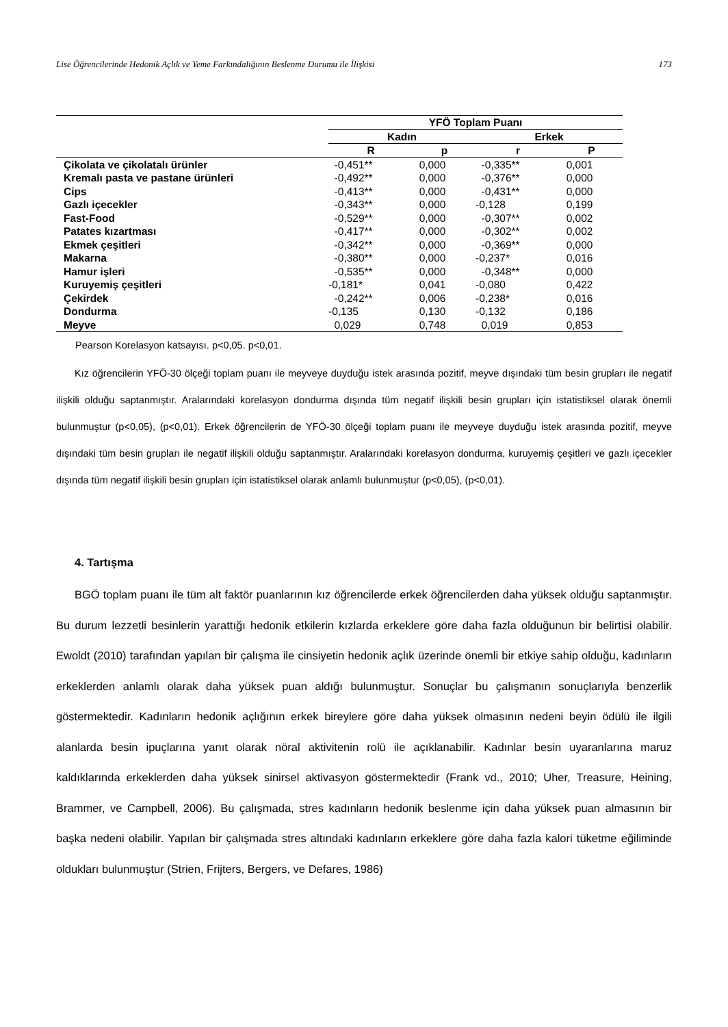Lise Öğrencilerinde Hedonik Açlık ve Yeme Farkındalığının Beslenme Durumu ile İlişkisi 173
| | YFÖ Toplam Puanı | | | |
| | Kadın | | Erkek | |
| | R | p | r | P |
| Çikolata ve çikolatalı ürünler | -0,451** | 0,000 | -0,335** | 0,001 |
| Kremalı pasta ve pastane ürünleri | -0,492** | 0,000 | -0,376** | 0,000 |
| Cips | -0,413** | 0,000 | -0,431** | 0,000 |
| Gazlı içecekler | -0,343** | 0,000 | -0,128 | 0,199 |
| Fast-Food | -0,529** | 0,000 | -0,307** | 0,002 |
| Patates kızartması | -0,417** | 0,000 | -0,302** | 0,002 |
| Ekmek çeşitleri | -0,342** | 0,000 | -0,369** | 0,000 |
| Makarna | -0,380** | 0,000 | -0,237* | 0,016 |
| Hamur işleri | -0,535** | 0,000 | -0,348** | 0,000 |
| Kuruyemiş çeşitleri | -0,181* | 0,041 | -0,080 | 0,422 |
| Çekirdek | -0,242** | 0,006 | -0,238* | 0,016 |
| Dondurma | -0,135 | 0,130 | -0,132 | 0,186 |
| Meyve | 0,029 | 0,748 | 0,019 | 0,853 |
Pearson Korelasyon katsayısı. p<0,05. p<0,01.
Kız öğrencilerin YFÖ-30 ölçeği toplam puanı ile meyveye duyduğu istek arasında pozitif, meyve dışındaki tüm besin grupları ile negatif ilişkili olduğu saptanmıştır. Aralarındaki korelasyon dondurma dışında tüm negatif ilişkili besin grupları için istatistiksel olarak önemli bulunmuştur (p<0,05), (p<0,01). Erkek öğrencilerin de YFÖ-30 ölçeği toplam puanı ile meyveye duyduğu istek arasında pozitif, meyve dışındaki tüm besin grupları ile negatif ilişkili olduğu saptanmıştır. Aralarındaki korelasyon dondurma, kuruyemiş çeşitleri ve gazlı içecekler dışında tüm negatif ilişkili besin grupları için istatistiksel olarak anlamlı bulunmuştur (p<0,05), (p<0,01).
4. Tartışma
BGÖ toplam puanı ile tüm alt faktör puanlarının kız öğrencilerde erkek öğrencilerden daha yüksek olduğu saptanmıştır. Bu durum lezzetli besinlerin yarattığı hedonik etkilerin kızlarda erkeklere göre daha fazla olduğunun bir belirtisi olabilir. Ewoldt (2010) tarafından yapılan bir çalışma ile cinsiyetin hedonik açlık üzerinde önemli bir etkiye sahip olduğu, kadınların erkeklerden anlamlı olarak daha yüksek puan aldığı bulunmuştur. Sonuçlar bu çalışmanın sonuçlarıyla benzerlik göstermektedir. Kadınların hedonik açlığının erkek bireylere göre daha yüksek olmasının nedeni beyin ödülü ile ilgili alanlarda besin ipuçlarına yanıt olarak nöral aktivitenin rolü ile açıklanabilir. Kadınlar besin uyaranlarına maruz kaldıklarında erkeklerden daha yüksek sinirsel aktivasyon göstermektedir (Frank vd., 2010; Uher, Treasure, Heining, Brammer, ve Campbell, 2006). Bu çalışmada, stres kadınların hedonik beslenme için daha yüksek puan almasının bir başka nedeni olabilir. Yapılan bir çalışmada stres altındaki kadınların erkeklere göre daha fazla kalori tüketme eğiliminde oldukları bulunmuştur (Strien, Frijters, Bergers, ve Defares, 1986)